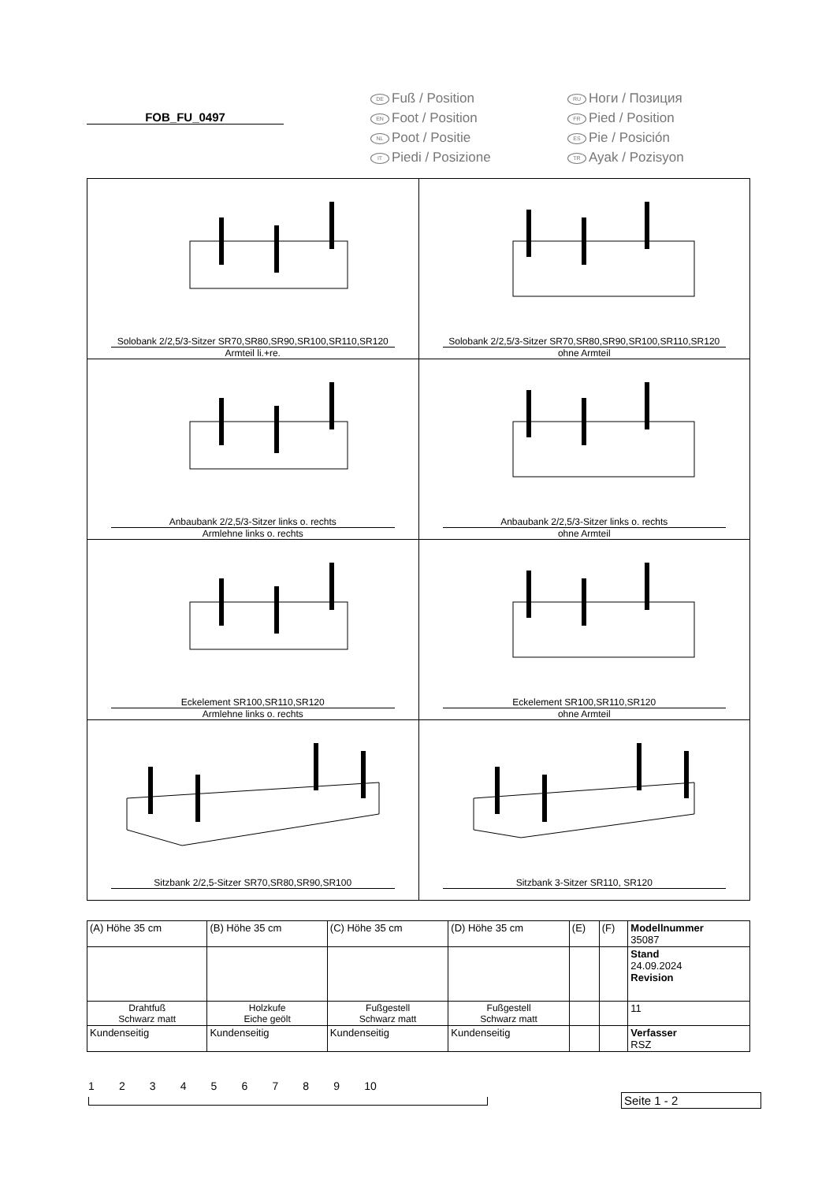FOB_FU_0497
DE Fuß / Position
RU Ноги / Позиция
EN Foot / Position
FR Pied / Position
NL Poot / Positie
ES Pie / Posición
IT Piedi / Posizione
TR Ayak / Pozisyon
| Solobank 2/2,5/3-Sitzer SR70,SR80,SR90,SR100,SR110,SR120 Armteil li.+re. | Solobank 2/2,5/3-Sitzer SR70,SR80,SR90,SR100,SR110,SR120 ohne Armteil |
| Anbaubank 2/2,5/3-Sitzer links o. rechts Armlehne links o. rechts | Anbaubank 2/2,5/3-Sitzer links o. rechts ohne Armteil |
| Eckelement SR100,SR110,SR120 Armlehne links o. rechts | Eckelement SR100,SR110,SR120 ohne Armteil |
| Sitzbank 2/2,5-Sitzer SR70,SR80,SR90,SR100 | Sitzbank 3-Sitzer SR110, SR120 |
| (A) Höhe 35 cm | (B) Höhe 35 cm | (C) Höhe 35 cm | (D) Höhe 35 cm | (E) | (F) | Modellnummer 35087 |
| | | | | | | Stand 24.09.2024 Revision |
| Drahtfuß Schwarz matt | Holzkufe Eiche geölt | Fußgestell Schwarz matt | Fußgestell Schwarz matt | | | 11 |
| Kundenseitig | Kundenseitig | Kundenseitig | Kundenseitig | | | Verfasser RSZ |
1 2 3 4 5 6 7 8 9 10
Seite 1 - 2